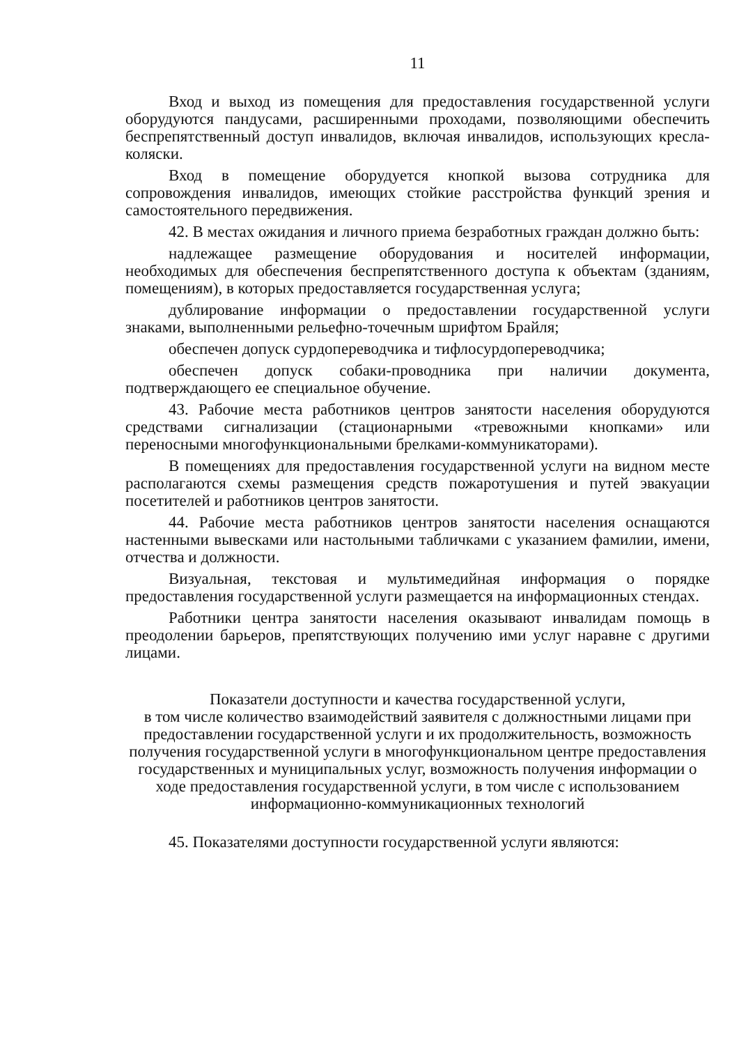11
Вход и выход из помещения для предоставления государственной услуги оборудуются пандусами, расширенными проходами, позволяющими обеспечить беспрепятственный доступ инвалидов, включая инвалидов, использующих кресла-коляски.
Вход в помещение оборудуется кнопкой вызова сотрудника для сопровождения инвалидов, имеющих стойкие расстройства функций зрения и самостоятельного передвижения.
42. В местах ожидания и личного приема безработных граждан должно быть:
надлежащее размещение оборудования и носителей информации, необходимых для обеспечения беспрепятственного доступа к объектам (зданиям, помещениям), в которых предоставляется государственная услуга;
дублирование информации о предоставлении государственной услуги знаками, выполненными рельефно-точечным шрифтом Брайля;
обеспечен допуск сурдопереводчика и тифлосурдопереводчика;
обеспечен допуск собаки-проводника при наличии документа, подтверждающего ее специальное обучение.
43. Рабочие места работников центров занятости населения оборудуются средствами сигнализации (стационарными «тревожными кнопками» или переносными многофункциональными брелками-коммуникаторами).
В помещениях для предоставления государственной услуги на видном месте располагаются схемы размещения средств пожаротушения и путей эвакуации посетителей и работников центров занятости.
44. Рабочие места работников центров занятости населения оснащаются настенными вывесками или настольными табличками с указанием фамилии, имени, отчества и должности.
Визуальная, текстовая и мультимедийная информация о порядке предоставления государственной услуги размещается на информационных стендах.
Работники центра занятости населения оказывают инвалидам помощь в преодолении барьеров, препятствующих получению ими услуг наравне с другими лицами.
Показатели доступности и качества государственной услуги,
в том числе количество взаимодействий заявителя с должностными лицами при предоставлении государственной услуги и их продолжительность, возможность получения государственной услуги в многофункциональном центре предоставления государственных и муниципальных услуг, возможность получения информации о ходе предоставления государственной услуги, в том числе с использованием информационно-коммуникационных технологий
45. Показателями доступности государственной услуги являются: